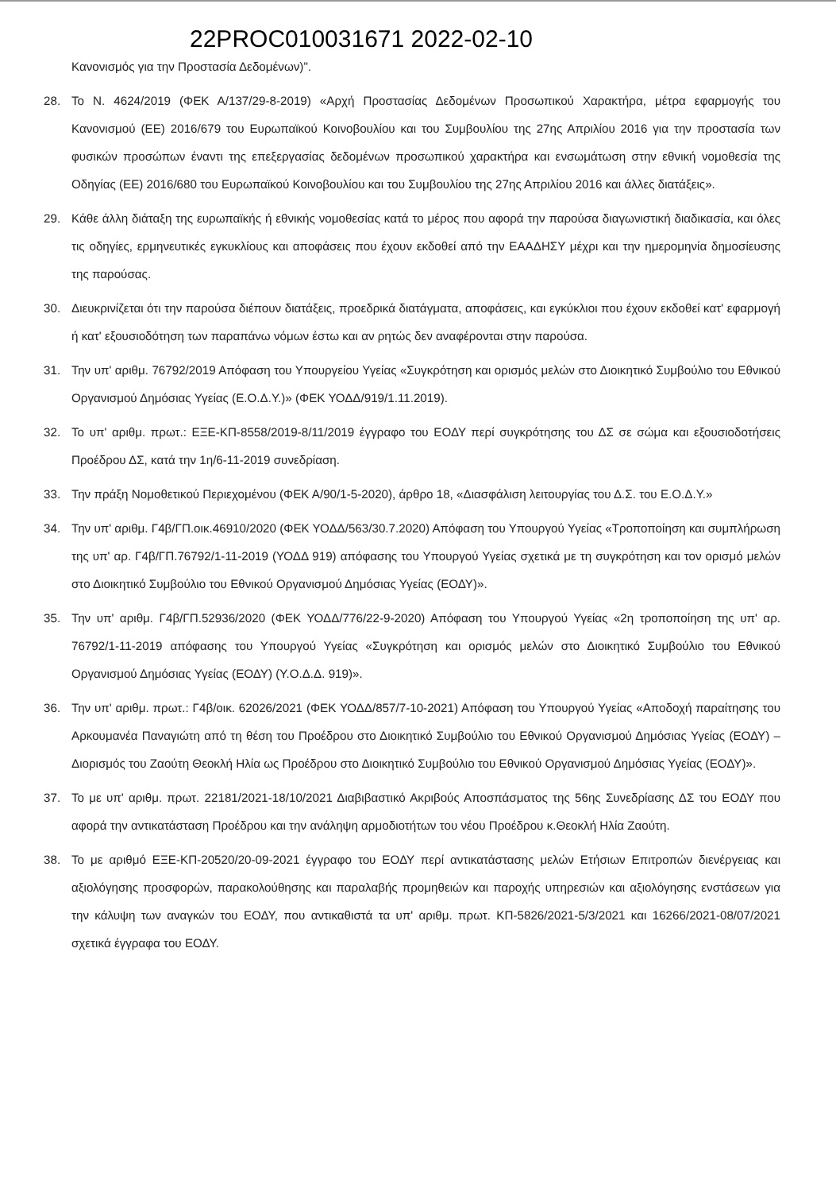22PROC010031671 2022-02-10
Κανονισμός για την Προστασία Δεδομένων)".
28. Το Ν. 4624/2019 (ΦΕΚ Α/137/29-8-2019) «Αρχή Προστασίας Δεδομένων Προσωπικού Χαρακτήρα, μέτρα εφαρμογής του Κανονισμού (ΕΕ) 2016/679 του Ευρωπαϊκού Κοινοβουλίου και του Συμβουλίου της 27ης Απριλίου 2016 για την προστασία των φυσικών προσώπων έναντι της επεξεργασίας δεδομένων προσωπικού χαρακτήρα και ενσωμάτωση στην εθνική νομοθεσία της Οδηγίας (ΕΕ) 2016/680 του Ευρωπαϊκού Κοινοβουλίου και του Συμβουλίου της 27ης Απριλίου 2016 και άλλες διατάξεις».
29. Κάθε άλλη διάταξη της ευρωπαϊκής ή εθνικής νομοθεσίας κατά το μέρος που αφορά την παρούσα διαγωνιστική διαδικασία, και όλες τις οδηγίες, ερμηνευτικές εγκυκλίους και αποφάσεις που έχουν εκδοθεί από την ΕΑΑΔΗΣΥ μέχρι και την ημερομηνία δημοσίευσης της παρούσας.
30. Διευκρινίζεται ότι την παρούσα διέπουν διατάξεις, προεδρικά διατάγματα, αποφάσεις, και εγκύκλιοι που έχουν εκδοθεί κατ' εφαρμογή ή κατ' εξουσιοδότηση των παραπάνω νόμων έστω και αν ρητώς δεν αναφέρονται στην παρούσα.
31. Την υπ' αριθμ. 76792/2019 Απόφαση του Υπουργείου Υγείας «Συγκρότηση και ορισμός μελών στο Διοικητικό Συμβούλιο του Εθνικού Οργανισμού Δημόσιας Υγείας (Ε.Ο.Δ.Υ.)» (ΦΕΚ ΥΟΔΔ/919/1.11.2019).
32. Το υπ' αριθμ. πρωτ.: ΕΞΕ-ΚΠ-8558/2019-8/11/2019 έγγραφο του ΕΟΔΥ περί συγκρότησης του ΔΣ σε σώμα και εξουσιοδοτήσεις Προέδρου ΔΣ, κατά την 1η/6-11-2019 συνεδρίαση.
33. Την πράξη Νομοθετικού Περιεχομένου (ΦΕΚ Α/90/1-5-2020), άρθρο 18, «Διασφάλιση λειτουργίας του Δ.Σ. του Ε.Ο.Δ.Υ.»
34. Την υπ' αριθμ. Γ4β/ΓΠ.οικ.46910/2020 (ΦΕΚ ΥΟΔΔ/563/30.7.2020) Απόφαση του Υπουργού Υγείας «Τροποποίηση και συμπλήρωση της υπ' αρ. Γ4β/ΓΠ.76792/1-11-2019 (ΥΟΔΔ 919) απόφασης του Υπουργού Υγείας σχετικά με τη συγκρότηση και τον ορισμό μελών στο Διοικητικό Συμβούλιο του Εθνικού Οργανισμού Δημόσιας Υγείας (ΕΟΔΥ)».
35. Την υπ' αριθμ. Γ4β/ΓΠ.52936/2020 (ΦΕΚ ΥΟΔΔ/776/22-9-2020) Απόφαση του Υπουργού Υγείας «2η τροποποίηση της υπ' αρ. 76792/1-11-2019 απόφασης του Υπουργού Υγείας «Συγκρότηση και ορισμός μελών στο Διοικητικό Συμβούλιο του Εθνικού Οργανισμού Δημόσιας Υγείας (ΕΟΔΥ) (Υ.Ο.Δ.Δ. 919)».
36. Την υπ' αριθμ. πρωτ.: Γ4β/οικ. 62026/2021 (ΦΕΚ ΥΟΔΔ/857/7-10-2021) Απόφαση του Υπουργού Υγείας «Αποδοχή παραίτησης του Αρκουμανέα Παναγιώτη από τη θέση του Προέδρου στο Διοικητικό Συμβούλιο του Εθνικού Οργανισμού Δημόσιας Υγείας (ΕΟΔΥ) – Διορισμός του Ζαούτη Θεοκλή Ηλία ως Προέδρου στο Διοικητικό Συμβούλιο του Εθνικού Οργανισμού Δημόσιας Υγείας (ΕΟΔΥ)».
37. Το με υπ' αριθμ. πρωτ. 22181/2021-18/10/2021 Διαβιβαστικό Ακριβούς Αποσπάσματος της 56ης Συνεδρίασης ΔΣ του ΕΟΔΥ που αφορά την αντικατάσταση Προέδρου και την ανάληψη αρμοδιοτήτων του νέου Προέδρου κ.Θεοκλή Ηλία Ζαούτη.
38. Το με αριθμό ΕΞΕ-ΚΠ-20520/20-09-2021 έγγραφο του ΕΟΔΥ περί αντικατάστασης μελών Ετήσιων Επιτροπών διενέργειας και αξιολόγησης προσφορών, παρακολούθησης και παραλαβής προμηθειών και παροχής υπηρεσιών και αξιολόγησης ενστάσεων για την κάλυψη των αναγκών του ΕΟΔΥ, που αντικαθιστά τα υπ' αριθμ. πρωτ. ΚΠ-5826/2021-5/3/2021 και 16266/2021-08/07/2021 σχετικά έγγραφα του ΕΟΔΥ.